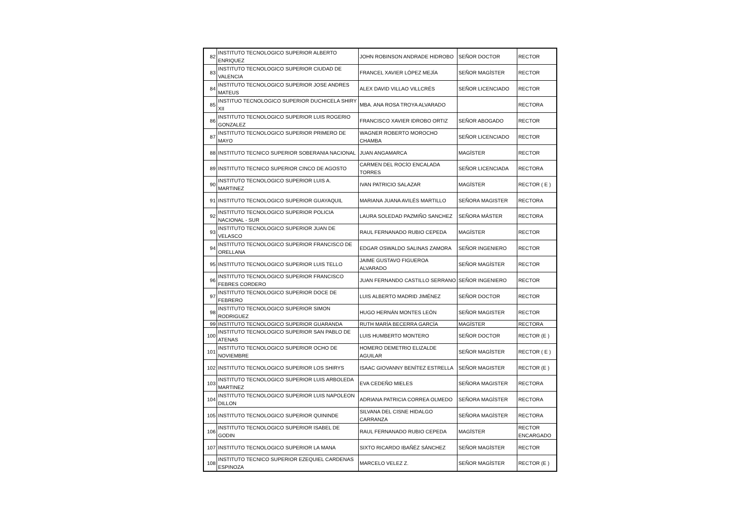| 82 | INSTITUTO TECNOLOGICO SUPERIOR ALBERTO ENRIQUEZ | JOHN ROBINSON ANDRADE HIDROBO | SEÑOR DOCTOR | RECTOR |
| 83 | INSTITUTO TECNOLOGICO SUPERIOR CIUDAD DE VALENCIA | FRANCEL XAVIER LÓPEZ MEJÍA | SEÑOR MAGÍSTER | RECTOR |
| 84 | INSTITUTO TECNOLOGICO SUPERIOR JOSE ANDRES MATEUS | ALEX DAVID VILLAO VILLCRÉS | SEÑOR LICENCIADO | RECTOR |
| 85 | INSTITUO TECNOLOGICO SUPERIOR DUCHICELA SHIRY XII | MBA. ANA ROSA TROYA ALVARADO | | RECTORA |
| 86 | INSTITUTO TECNOLOGICO SUPERIOR LUIS ROGERIO GONZALEZ | FRANCISCO XAVIER IDROBO ORTIZ | SEÑOR ABOGADO | RECTOR |
| 87 | INSTITUTO TECNOLOGICO SUPERIOR PRIMERO DE MAYO | WAGNER ROBERTO MOROCHO CHAMBA | SEÑOR LICENCIADO | RECTOR |
| 88 | INSTITUTO TECNICO SUPERIOR SOBERANIA NACIONAL | JUAN ANGAMARCA | MAGÍSTER | RECTOR |
| 89 | INSTITUTO TECNICO SUPERIOR CINCO DE AGOSTO | CARMEN DEL ROCÍO ENCALADA TORRES | SEÑOR LICENCIADA | RECTORA |
| 90 | INSTITUTO TECNOLOGICO SUPERIOR LUIS A. MARTINEZ | IVAN PATRICIO SALAZAR | MAGÍSTER | RECTOR ( E ) |
| 91 | INSTITUTO TECNOLOGICO SUPERIOR GUAYAQUIL | MARIANA JUANA AVILÉS MARTILLO | SEÑORA MAGISTER | RECTORA |
| 92 | INSTITUTO TECNOLOGICO SUPERIOR POLICIA NACIONAL - SUR | LAURA SOLEDAD PAZMIÑO SANCHEZ | SEÑORA MÁSTER | RECTORA |
| 93 | INSTITUTO TECNOLOGICO SUPERIOR JUAN DE VELASCO | RAUL FERNANADO RUBIO CEPEDA | MAGÍSTER | RECTOR |
| 94 | INSTITUTO TECNOLOGICO SUPERIOR FRANCISCO DE ORELLANA | EDGAR OSWALDO SALINAS ZAMORA | SEÑOR INGENIERO | RECTOR |
| 95 | INSTITUTO TECNOLOGICO SUPERIOR LUIS TELLO | JAIME GUSTAVO FIGUEROA ALVARADO | SEÑOR MAGÍSTER | RECTOR |
| 96 | INSTITUTO TECNOLOGICO SUPERIOR FRANCISCO FEBRES CORDERO | JUAN FERNANDO CASTILLO SERRANO | SEÑOR INGENIERO | RECTOR |
| 97 | INSTITUTO TECNOLOGICO SUPERIOR DOCE DE FEBRERO | LUIS ALBERTO MADRID JIMÉNEZ | SEÑOR DOCTOR | RECTOR |
| 98 | INSTITUTO TECNOLOGICO SUPERIOR SIMON RODRIGUEZ | HUGO HERNÁN MONTES LEÓN | SEÑOR MAGISTER | RECTOR |
| 99 | INSTITUTO TECNOLOGICO SUPERIOR GUARANDA | RUTH MARÍA BECERRA GARCÍA | MAGÍSTER | RECTORA |
| 100 | INSTITUTO TECNOLOGICO SUPERIOR SAN PABLO DE ATENAS | LUIS HUMBERTO MONTERO | SEÑOR DOCTOR | RECTOR (E ) |
| 101 | INSTITUTO TECNOLOGICO SUPERIOR OCHO DE NOVIEMBRE | HOMERO DEMETRIO ELIZALDE AGUILAR | SEÑOR MAGÍSTER | RECTOR ( E ) |
| 102 | INSTITUTO TECNOLOGICO SUPERIOR LOS SHIRYS | ISAAC GIOVANNY BENÍTEZ ESTRELLA | SEÑOR MAGISTER | RECTOR (E ) |
| 103 | INSTITUTO TECNOLOGICO SUPERIOR LUIS ARBOLEDA MARTINEZ | EVA CEDEÑO MIELES | SEÑORA MAGISTER | RECTORA |
| 104 | INSTITUTO TECNOLOGICO SUPERIOR LUIS NAPOLEON DILLON | ADRIANA PATRICIA CORREA OLMEDO | SEÑORA MAGÍSTER | RECTORA |
| 105 | INSTITUTO TECNOLOGICO SUPERIOR QUININDE | SILVANA DEL CISNE HIDALGO CARRANZA | SEÑORA MAGÍSTER | RECTORA |
| 106 | INSTITUTO TECNOLOGICO SUPERIOR ISABEL DE GODIN | RAUL FERNANADO RUBIO CEPEDA | MAGÍSTER | RECTOR ENCARGADO |
| 107 | INSTITUTO TECNOLOGICO SUPERIOR LA MANA | SIXTO RICARDO IBAÑÉZ SÁNCHEZ | SEÑOR MAGÍSTER | RECTOR |
| 108 | INSTITUTO TECNICO SUPERIOR EZEQUIEL CARDENAS ESPINOZA | MARCELO VELEZ Z. | SEÑOR MAGÍSTER | RECTOR (E ) |